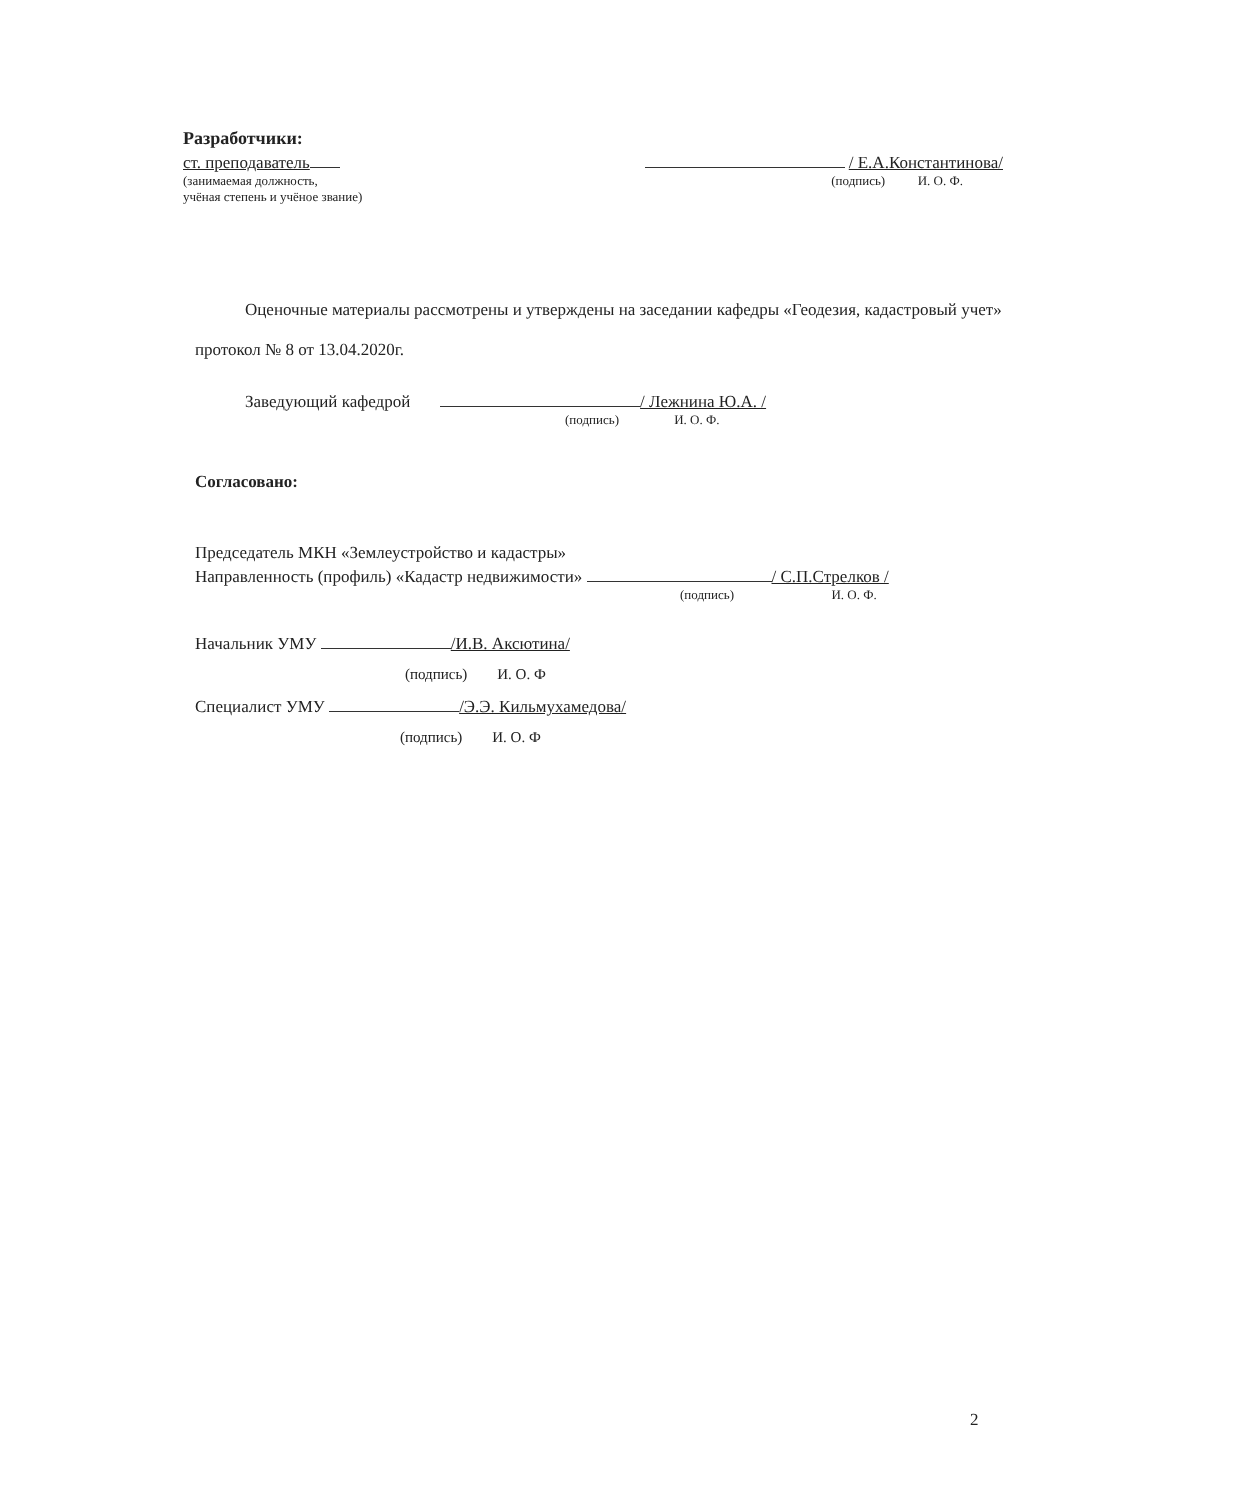Разработчики:
ст. преподаватель
/ Е.А.Константинова/
(занимаемая должность,
учёная степень и учёное звание)
(подпись) И. О. Ф.
Оценочные материалы рассмотрены и утверждены на заседании кафедры «Геодезия, кадастровый учет» протокол № 8 от 13.04.2020г.
Заведующий кафедрой / Лежнина Ю.А. /
(подпись) И. О. Ф.
Согласовано:
Председатель МКН «Землеустройство и кадастры»
Направленность (профиль) «Кадастр недвижимости» / С.П.Стрелков /
(подпись) И. О. Ф.
Начальник УМУ /И.В. Аксютина/
(подпись) И. О. Ф
Специалист УМУ /Э.Э. Кильмухамедова/
(подпись) И. О. Ф
2